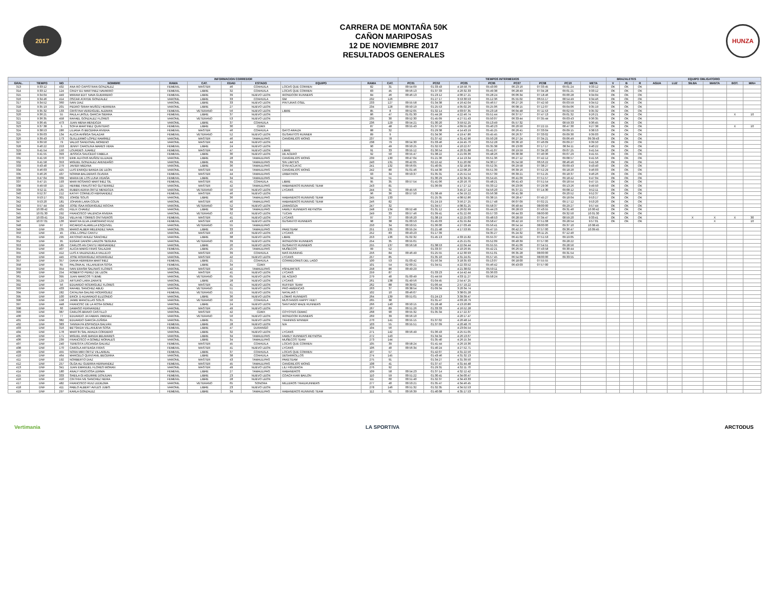2017
CARRERA DE MONTAÑA 50K
CAÑON MARIPOSAS
12 DE NOVIEMBRE 2017
RESULTADOS GENERALES
HUNZA
| | | | INFORMACION CORREDOR | | | | | | | | TIEMPOS INTERMEDIOS | | | | | | | | BRAZALETES | | | EQUIPO OBLIGATORIO | | | | | |
| --- | --- | --- | --- | --- | --- | --- | --- | --- | --- | --- | --- | --- | --- | --- | --- | --- | --- | --- | --- | --- | --- | --- | --- | --- | --- | --- | --- |
| GRAL. | TIEMPO | NO | NOMBRE | RAMA | CAT. | EDAD | ESTADO | EQUIPO | RAMA | CAT. | PC01 | PC02 | PC05 | PC06 | PC07 | PC08 | PC10 | META | V | B | R | AGUA | LUZ | SILBA | MANTA | BOT. | MIN+ |
| 313 | 9:33:12 | 432 | ANA RO CAPISTRAN GONZÁLEZ | FEMENIL | MASTER | 46 | COAHUILA | LOCAS QUE CORREN | 82 | 31 | 00:54:09 | 01:33:43 | 4:18:58.79 | 05:43:00 | 06:23:16 | 07:33:45 | 09:01:24 | 9:33:12 | OK | OK | OK | | | | | | |
| 314 | 9:33:12 | 124 | CINDY EU MARTINEZ NAVARRO | FEMENIL | LIBRE | 32 | COAHUILA | LOCAS QUE CORREN | 83 | 45 | 00:56:13 | 01:37:33 | 4:20:32.33 | 05:49:38 | 06:28:49 | 07:34:28 | 09:01:21 | 9:33:12 | OK | OK | OK | | | | | | |
| 315 | 9:34:04 | 449 | MIRIAM EDIT NAVA GUERRERO | FEMENIL | LIBRE | 39 | NUEVO LEON | IRONDOOR RUNNERS | 84 | 46 | 00:46:13 | 01:23:12 | 4:00:27.21 | 05:28:24 | 06:06:34 | 07:18:46 | 09:00:28 | 9:34:04 | OK | OK | OK | | | | | | |
| 316 | 9:34:46 | 414 | OSCAR ATAYDE GONZALEZ | VARONIL | LIBRE | 33 | COAHUILA | GM | 232 | 126 | | 01:27:17 | 3:53:30.53 | 05:12:36 | 05:55:02 | 06:55:17 | 08:54:49 | 9:34:46 | OK | OK | OK | | | | | | |
| 317 | 9:34:52 | 360 | IVAN DIAZ | VARONIL | LIBRE | 33 | NUEVO LEON | PINTURAS OSEL | 233 | 127 | 00:55:58 | 01:34:38 | 4:16:42.04 | 05:46:57 | 06:27:26 | 07:42:50 | 09:03:59 | 9:34:52 | OK | OK | OK | | | | | | |
| 318 | 9:35:19 | 201 | PEDRO SIRAH MUÑOZ HERRERA | VARONIL | LIBRE | 27 | NUEVO LEON | | 234 | 128 | 00:50:19 | 01:25:53 | 4:05:02.26 | 05:25:06 | 06:08:15 | 07:12:07 | 09:04:06 | 9:35:19 | OK | OK | OK | | | | | | |
| 319 | 9:35:32 | 133 | CRISTINA VERDIGUEL ALEMAN | FEMENIL | VETERANO | 56 | NUEVO LEON | LIBRE | 85 | 8 | 00:52:05 | 01:32:14 | 4:03:07.35 | 05:23:18 | 06:04:48 | 07:11:53 | 09:02:59 | 9:35:32 | OK | OK | OK | | | | | | |
| 320 | 9:36:21 | 55 | PAULA URSUL GARCIA SIERRA | FEMENIL | LIBRE | 37 | NUEVO LEON | | 86 | 47 | 01:01:30 | 01:44:28 | 4:22:46.74 | 05:51:44 | 06:37:57 | 07:47:13 | 09:01:32 | 9:26:21 | OK | OK | OK | | | | | X | 10 |
| 321 | 9:36:35 | 458 | RAFAEL GONZALEZ FLORES | VARONIL | VETERANO | 53 | NUEVO LEON | | 235 | 30 | 00:52:30 | 01:45:09 | 4:27:51.43 | 05:50:07 | 06:33:44 | 07:35:44 | 09:03:43 | 9:36:35 | OK | OK | OK | | | | | | |
| 322 | 9:36:45 | 473 | JUAN MENA MENDOZA | VARONIL | LIBRE | 37 | COAHUILA | | 236 | 129 | 00:54:21 | 01:30:20 | 3:59:52.25 | 05:13:49 | 05:57:32 | | 08:59:33 | 9:36:45 | OK | OK | OK | | | | | | |
| 323 | 9:37:38 | 5 | SOFIA MARTINEZ QUINTERO | FEMENIL | LIBRE | 30 | CDMX | | 87 | 48 | 00:55:43 | 01:37:56 | 4:09:55.28 | 05:40:23 | 06:20:50 | 07:22:15 | 08:47:30 | 9:27:38 | OK | OK | OK | | | | | X | 10 |
| 324 | 9:38:53 | 286 | LILIANA IS BECERRA RIVERA | FEMENIL | MASTER | 46 | COAHUILA | GATO ARAIZA | 88 | 32 | | 01:29:38 | 4:14:43.19 | 05:45:25 | 06:26:41 | 07:33:04 | 09:09:15 | 9:38:53 | OK | OK | OK | | | | | | |
| 325 | 9:39:03 | 134 | ALICIA AVIÑIGA SALAZAR | FEMENIL | VETERANO | 52 | NUEVO LEON | GUSANITOS RUNNER | 89 | 9 | | 01:34:36 | 4:19:47.86 | 05:45:45 | 06:26:37 | 07:33:02 | 09:09:30 | 9:39:03 | OK | OK | OK | | | | | | |
| 326 | 9:39:43 | 173 | GUILLERMO LÓPEZ RAMÍREZ | VARONIL | MASTER | 46 | TAMAULIPAS | CANGREJOS WONG | 237 | 78 | | 01:37:42 | 4:31:42.96 | 05:50:28 | 06:27:24 | 07:34:21 | 09:06:49 | 09:39:43 | OK | OK | OK | | | | | | |
| 327 | 9:39:50 | 79 | VALDO SANDOVAL MORENO | VARONIL | MASTER | 44 | NUEVO LEON | | 238 | 79 | 00:54:30 | 01:33:46 | 4:24:45.70 | 05:52:28 | 06:36:10 | 07:46:09 | 09:09:27 | 9:39:50 | OK | OK | OK | | | | | | |
| 328 | 9:40:22 | 253 | JENNY CAROLINA MARES VERA | FEMENIL | LIBRE | 24 | NUEVO LEON | | 90 | 49 | 00:50:25 | 01:32:53 | 4:10:22.67 | 05:35:38 | 06:13:00 | 07:17:17 | 08:34:11 | 9:40:22 | OK | OK | OK | | | | | | |
| 329 | 9:41:54 | 150 | LOURDES JUAREZ | FEMENIL | MASTER | 47 | NUEVO LEON | LIBRE | 91 | 33 | 00:55:12 | 01:36:54 | 4:20:31.88 | 05:41:07 | 06:19:59 | 07:34:20 | 09:07:25 | 9:41:54 | OK | OK | OK | | | | | | |
| 330 | 9:41:55 | 393 | JESSICA SAUCEDO FABELA | FEMENIL | LIBRE | 30 | NUEVO LEON | DE ACERO | 92 | 50 | 00:55:47 | 01:38:22 | 4:21:09.36 | 05:48:26 | 06:30:38 | 07:40:36 | 09:07:29 | 9:41:55 | OK | OK | OK | | | | | | |
| 331 | 9:41:56 | 370 | ERIK ALFONS MUÑOZ ELIZADE | VARONIL | LIBRE | 28 | TAMAULIPAS | CANGREJOS WONG | 239 | 130 | 00:47:04 | 01:21:36 | 4:14:13.34 | 05:51:36 | 06:27:12 | 07:42:12 | 09:08:57 | 9:41:56 | OK | OK | OK | | | | | | |
| 332 | 9:41:58 | 353 | MIGUEL GONZALEZ AVENDAÑO | VARONIL | LIBRE | 39 | TAMAULIPAS | SIN LIMITES | 240 | 131 | 00:42:05 | 02:22:42 | 3:11:20.68 | 04:30:17 | 05:54:58 | 06:56:22 | 08:46:46 | 9:41:58 | OK | OK | OK | | | | | | |
| 333 | 9:43:40 | 279 | JAVIER MEDINA | VARONIL | LIBRE | 36 | TAMAULIPAS | GYM ACUATIC | 241 | 132 | 00:56:05 | 01:40:05 | 4:32:18.95 | 05:52:35 | 06:29:58 | 07:38:27 | 09:09:43 | 9:43:40 | OK | OK | OK | | | | | | |
| 334 | 9:46:03 | 425 | LUIS ENRIQU BANDA DE LEON | VARONIL | MASTER | 44 | TAMAULIPAS | CANGREJOS WONG | 242 | 80 | 01:01:46 | 01:44:30 | 4:22:08.20 | 05:51:39 | 06:39:16 | 07:52:29 | 09:18:20 | 9:46:03 | OK | OK | OK | | | | | | |
| 335 | 9:46:26 | 437 | NORMA BALDERAS OLVERA | FEMENIL | MASTER | 44 | TAMAULIPAS | URBATHON | 93 | 34 | 00:53:37 | 01:35:31 | 4:25:51.54 | 05:57:39 | 06:39:21 | 07:51:25 | 09:18:37 | 9:46:26 | OK | OK | OK | | | | | | |
| 336 | 9:47:04 | 339 | MARIA DE LOS LUNA VIDAÑA | FEMENIL | LIBRE | 34 | TAMAULIPAS | | 94 | 51 | | 01:30:29 | 4:32:34.91 | 05:54:45 | 06:41:09 | 07:51:57 | 09:18:42 | 9:47:04 | OK | OK | OK | | | | | | |
| 337 | 9:47:15 | 193 | MARI ROSARIO MARTINEZ SIL | FEMENIL | MASTER | 41 | COAHUILA | LIBRE | 95 | 35 | 00:57:54 | 01:41:06 | 4:20:16.70 | 05:48:21 | 06:41:43 | 07:51:54 | 09:18:54 | 9:47:15 | OK | OK | OK | | | | | | |
| 338 | 9:49:50 | 115 | HERIBE FRAUSTRO GUTIERREZ | VARONIL | MASTER | 42 | TAMAULIPAS | HABANEROS RUNNING TEAM | 243 | 81 | | 01:36:09 | 4:17:27.12 | 05:33:12 | 06:23:06 | 07:29:36 | 09:13:26 | 9:49:50 | OK | OK | OK | | | | | | |
| 339 | 9:52:11 | 165 | RUBEN ADRIA ORTIZ MENDOZA | VARONIL | VETERANO | 50 | NUEVO LEON | LYCANS | 244 | 31 | 00:45:56 | | 3:45:27.14 | 04:56:20 | 05:37:21 | 07:14:30 | 09:08:12 | 9:52:11 | OK | OK | OK | | | | | | |
| 340 | 9:52:37 | 212 | KATHY CORNEJO HERNANDEZ | FEMENIL | MASTER | 46 | NUEVO LEON | | 96 | 36 | 00:57:50 | 01:38:49 | 4:34:19.22 | 05:56:38 | 06:41:38 | | 09:20:52 | 9:52:37 | OK | OK | OK | | | | | | |
| 341 | 9:53:17 | 301 | JORGE SOLIS | VARONIL | LIBRE | 36 | TAMAULIPAS | HABANEROS RUNNING TEAM | 245 | 133 | | 01:25:35 | 4:08:52.86 | 05:38:15 | 06:28:47 | 07:45:27 | 09:18:04 | 9:53:17 | OK | OK | OK | | | | | | |
| 342 | 9:53:20 | 181 | JOHANN LARA COLIN | VARONIL | MASTER | 40 | TAMAULIPAS | HABANEROS RUNNING TEAM | 246 | 82 | | 01:24:19 | 3:56:27.25 | 05:17:48 | 06:07:09 | 07:02:21 | 09:17:12 | 9:53:20 | OK | OK | OK | | | | | | |
| 343 | 9:57:44 | 434 | JOSE ISAA RODRIGUEZ ROCHA | VARONIL | VETERANO | 52 | NUEVO LEON | ZARAGOZA | 247 | 32 | | 01:34:57 | 4:08:31.25 | 05:58:37 | 06:40:44 | 08:00:00 | 09:29:27 | 9:57:44 | OK | OK | OK | | | | | | |
| 344 | 10:00:42 | 431 | FELIX CHAVEZ | VARONIL | LIBRE | 38 | TAMAULIPAS | FAMILY RUNNERS REYNOSA | 248 | 134 | 00:52:48 | 01:31:12 | 4:26:02.99 | 05:44:23 | 06:28:53 | 07:43:55 | 09:31:40 | 10:00:42 | OK | OK | OK | | | | | | |
| 345 | 10:01:30 | 292 | FRANCISCO VALENCIA RIVERA | VARONIL | VETERANO | 62 | NUEVO LEON | TUCAN | 249 | 33 | 00:57:46 | 01:39:41 | 4:31:22.66 | 05:57:33 | 06:44:33 | 08:00:00 | 09:32:50 | 10:01:30 | OK | OK | OK | | | | | | |
| 346 | 10:03:41 | 324 | VELIA NE TORRES ONTIVEROS | FEMENIL | MASTER | 41 | NUEVO LEON | LYCANS | 97 | 37 | 00:56:20 | 01:38:19 | 4:22:25.03 | 05:48:53 | 06:28:59 | 07:34:47 | 08:59:20 | 9:33:41 | OK | OK | OK | | | X | X | X | 30 |
| 347 | 10:07:01 | 136 | MARTHA ELVA ZAMORANO RUIZ | FEMENIL | MASTER | 43 | NUEVO LEON | GUSANITO RUNNERS | 98 | 38 | 01:00:53 | 01:45:03 | 4:31:55.84 | 05:58:47 | 06:42:19 | 07:51:08 | 09:28:54 | 9:57:01 | OK | OK | OK | | | | X | | 10 |
| 348 | DNF | 97 | RICARDO ALAMILLA ESQUIVEL | VARONIL | VETERANO | 55 | TAMAULIPAS | | 250 | 34 | 00:53:55 | 01:36:00 | 4:27:03.49 | 05:56:41 | 06:54:14 | 08:00:00 | 09:37:10 | 10:08:45 | | | | | | | | | |
| 349 | DNF | 235 | MARIO ALBER MELENDEZ NAVA | VARONIL | LIBRE | 33 | TAMAULIPAS | PAKETEAM | 251 | 135 | 00:55:24 | 01:21:48 | 4:17:53.95 | 05:47:15 | 06:42:27 | 07:57:00 | 09:36:47 | 10:09:45 | | | | | | | | | |
| 350 | DNF | 45 | JOEL LOPEZ CANTU | VARONIL | MASTER | 43 | NUEVO LEON | LYCANS | 252 | 83 | 00:43:23 | 01:17:39 | | 04:35:27 | 05:24:32 | 06:11:25 | 07:12:40 | | | | | | | | | | |
| 351 | DNF | 295 | ANTONIO AVILÉZ SÁNCHEZ | VARONIL | LIBRE | 38 | NUEVO LEON | LIBRE | 253 | 136 | 01:02:32 | 01:45:13 | 4:33:15.82 | 05:55:37 | 06:41:02 | 07:51:53 | 09:19:05 | | | | | | | | | | |
| 352 | DNF | 95 | EDGAR DANOR LARZON SEGURA | VARONIL | VETERANO | 39 | NUEVO LEON | IRONDOOR RUNNERS | 254 | 35 | 00:55:01 | | 4:25:21.01 | 05:52:09 | 06:40:39 | 07:57:00 | 09:28:22 | | | | | | | | | | |
| 353 | DNF | 185 | CARLOS AN CANTU HERNANDEZ | VARONIL | LIBRE | 20 | NUEVO LEON | GUSANITO RUNNERS | 255 | 137 | 00:56:58 | 01:38:53 | 4:22:04.44 | 05:55:55 | 06:41:06 | 07:54:51 | 09:28:56 | | | | | | | | | | |
| 354 | DNF | 407 | ALICIA MARG FRIAS SALAZAR | FEMENIL | LIBRE | 25 | TAMAULIPAS | MUÑECOS | 99 | 52 | | 01:33:37 | 4:10:26.95 | 05:42:21 | 06:26:52 | 07:43:58 | 09:30:44 | | | | | | | | | | |
| 355 | DNF | 412 | LUIS A VALENZUELA VALLEJO | VARONIL | MASTER | 39 | COAHUILA | MAS RUNNING | 256 | 84 | 00:46:49 | 01:25:55 | 4:12:30.93 | 05:51:01 | 06:35:28 | 08:00:00 | 09:31:54 | | | | | | | | | | |
| 356 | DNF | 445 | JOSE RODRIGUEZ RODRIGUEZ | VARONIL | MASTER | 42 | NUEVO LEON | LYCANS | 257 | 85 | | 01:35:10 | 4:31:24.61 | 05:57:45 | 06:54:09 | 08:00:00 | 09:33:55 | | | | | | | | | | |
| 357 | DNF | 357 | DIANA HERRERA MARTINEZ | FEMENIL | LIBRE | 21 | COAHUILA | CORREDORES DEL LAGO | 100 | 53 | 01:03:42 | 01:56:34 | 3:18:35.93 | 05:13:07 | 06:18:00 | 07:55:55 | | | | | | | | | | | |
| 358 | DNF | 65 | PALOMA AL VILLANUEVA SOSA | FEMENIL | LIBRE | 34 | CDMX | | 101 | 54 | 02:00:21 | 01:34:51 | 4:22:33.52 | 05:46:42 | 06:43:03 | 07:57:00 | | | | | | | | | | | |
| 359 | DNF | 354 | IVAN ERASM SALINAS FLORES | VARONIL | MASTER | 42 | TAMAULIPAS | #SINLIMITES | 258 | 86 | 00:49:29 | | 4:21:38.02 | 05:59:11 | | | | | | | | | | | | | |
| 360 | DNF | 254 | ROBERTO PEREZ DE LEON | VARONIL | MASTER | 41 | NUEVO LEON | LYCANS | 259 | 87 | | 01:33:23 | 4:14:42.44 | 05:36:03 | | | | | | | | | | | | | |
| 361 | DNF | 395 | JUAN MARCOS TIJEME | VARONIL | VETERANO | 65 | NUEVO LEON | DE ACERO | 279 | 40 | 01:00:49 | 01:44:59 | 4:33:11.27 | 05:58:24 | | | | | | | | | | | | | |
| 391 | DNF | 125 | ARTURO LARA ZARATE | VARONIL | LIBRE | 28 | NUEVO LEON | LYCANS | 261 | 138 | 01:49:56 | 01:04:45 | 2:54:47.25 | | | | | | | | | | | | | | |
| 392 | DNF | 56 | EDUARDO RODRIGUEZ FLORES | VARONIL | MASTER | 41 | NUEVO LEON | RUFFER TEAM | 262 | 88 | 00:39:02 | 01:06:44 | 2:57:19.22 | | | | | | | | | | | | | | |
| 393 | DNF | 433 | RAFAEL SANCHEZ ABUD | VARONIL | VETERANO | 51 | NUEVO LEON | PRO-AMERICAS | 263 | 37 | 00:38:54 | 01:09:34 | 3:20:34.74 | | | | | | | | | | | | | | |
| 394 | DNF | 282 | CATALINA GALIND RODRÍGUEZ | FEMENIL | VETERANO | 51 | NUEVO LEON | NATALIAS T. | 102 | 10 | 00:46:07 | | 3:38:01.28 | | | | | | | | | | | | | | |
| 395 | DNF | 100 | ERICK D ALVARADO ELIZONDO | VARONIL | LIBRE | 36 | NUEVO LEON | LOMAS RUNNERS | 264 | 139 | 00:51:01 | 01:24:13 | 3:39:39.47 | | | | | | | | | | | | | | |
| 396 | DNF | 158 | JAIME MANCILLAS SOLIS | VARONIL | VETERANO | 50 | COAHUILA | MUSTANGS HAPPY FEET | 265 | 38 | | 01:31:47 | 4:03:28.79 | | | | | | | | | | | | | | |
| 397 | DNF | 448 | FRANCISC DE LA ROSA GOMEZ | VARONIL | LIBRE | 24 | NUEVO LEON | SANTIAGO MAZE RUNNERS | 266 | 140 | 00:50:15 | 01:28:48 | 4:13:20.86 | | | | | | | | | | | | | | |
| 398 | DNF | 60 | DAMASO FERNANDEZ | VARONIL | MASTER | 49 | NUEVO LEON | | 267 | 89 | 00:51:26 | 01:33:33 | 4:16:52.28 | | | | | | | | | | | | | | |
| 399 | DNF | 387 | CARLOS BRAVO CASTILLO | VARONIL | MASTER | 42 | CDMX | COYOTES CEMAC | 268 | 90 | 00:55:32 | 01:35:34 | 4:17:22.37 | | | | | | | | | | | | | | |
| 400 | DNF | 77 | EDUARDO JA FABIAN JIMENEZ | VARONIL | VETERANO | 56 | NUEVO LEON | IRONDOOR RUNNERS | 269 | 39 | 00:56:10 | | 4:20:17.47 | | | | | | | | | | | | | | |
| 401 | DNF | 382 | EDUARDO GARCÍA ZÚÑIGA | VARONIL | LIBRE | 31 | NUEVO LEON | TRAINING WINNER | 270 | 141 | 00:55:15 | 01:37:02 | 4:20:48.14 | | | | | | | | | | | | | | |
| 402 | DNF | 383 | TANNIA PA ESPINOZA GALVÁN | FEMENIL | LIBRE | 28 | NUEVO LEON | N/A | 103 | 55 | 00:55:51 | 01:37:09 | 4:20:48.76 | | | | | | | | | | | | | | |
| 403 | DNF | 316 | BETSAIDA VILLANUEVA SOSA | FEMENIL | LIBRE | 47 | DURANGO | | 104 | 56 | | | 4:23:04.54 | | | | | | | | | | | | | | |
| 404 | DNF | 178 | MARTÍN SAL ARAIZA CORDERO | VARONIL | LIBRE | 32 | NUEVO LEON | LYCANS | 271 | 142 | 00:56:49 | 01:36:43 | 4:25:51.05 | | | | | | | | | | | | | | |
| 405 | DNF | 171 | MIGUEL ANG BANDA BELMARES | VARONIL | LIBRE | 34 | TAMAULIPAS | FAMILY RUNNERS REYNOSA | 272 | 143 | | 01:34:34 | 4:26:13.67 | | | | | | | | | | | | | | |
| 406 | DNF | 239 | FRANCISCO A GOMEZ MORALES | VARONIL | LIBRE | 34 | TAMAULIPAS | MUÑECOS TEAM | 273 | 144 | | 01:35:40 | 4:26:15.34 | | | | | | | | | | | | | | |
| 407 | DNF | 240 | TERESITA USCANGA GALVEZ | FEMENIL | MASTER | 45 | COAHUILA | LOCAS QUE CORREN | 105 | 39 | 00:58:24 | 01:41:44 | 4:26:19.36 | | | | | | | | | | | | | | |
| 408 | DNF | 170 | CAROLA ARTEAGA FRÍAS | FEMENIL | MASTER | 41 | NUEVO LEON | LYCANS | 106 | 40 | 00:56:34 | 01:40:24 | 4:27:52.71 | | | | | | | | | | | | | | |
| 409 | DNF | 455 | NORA MIRI ORTIZ VILLAREAL | FEMENIL | LIBRE | 37 | COAHUILA | LOCAS QUE CORREN | 107 | 57 | | 01:42:07 | 4:31:22.56 | | | | | | | | | | | | | | |
| 410 | DNF | 464 | MARCELO QUINTANIL BECERRA | VARONIL | LIBRE | 38 | COAHUILA | DESARROLLOS | 274 | 145 | | 01:43:46 | 4:31:32.13 | | | | | | | | | | | | | | |
| 411 | DNF | 192 | NORBERTO DIAZ | VARONIL | MASTER | 43 | TAMAULIPAS | PAKETEAM | 275 | 91 | | 01:34:27 | 4:31:39.50 | | | | | | | | | | | | | | |
| 412 | DNF | 257 | OLGA ALI GUERRA HERNANDEZ | FEMENIL | MASTER | 45 | TAMAULIPAS | CANGREJOS WONG | 108 | 41 | | 01:37:47 | 4:31:44.48 | | | | | | | | | | | | | | |
| 413 | DNF | 341 | JUAN EMANUEL FLORES MORAN | VARONIL | MASTER | 49 | NUEVO LEON | LILI FIGUEROA | 276 | 92 | | 01:29:31 | 4:32:11.70 | | | | | | | | | | | | | | |
| 414 | DNF | 180 | ANALY HINOJOSA LERMA | FEMENIL | LIBRE | 27 | TAMAULIPAS | HABANEROS | 109 | 58 | 00:54:23 | 01:37:14 | 4:32:12.42 | | | | | | | | | | | | | | |
| 415 | DNF | 333 | SHEILA GI AGUIRRE DONJUAN | FEMENIL | LIBRE | 23 | NUEVO LEON | COACH KARI BAILON | 110 | 59 | 00:51:22 | 01:30:41 | 4:34:00.47 | | | | | | | | | | | | | | |
| 416 | DNF | 410 | CINTHIA IVE SANCHEZ NEIRA | FEMENIL | LIBRE | 28 | NUEVO LEON | | 111 | 60 | 00:51:40 | 01:32:37 | 4:34:43.33 | | | | | | | | | | | | | | |
| 417 | DNF | 482 | FRANCISCO RUIZ LEDEZMA | VARONIL | VETERANO | 65 | SONORA | MILLEROS TRAILRUNNERS | 277 | 40 | 00:53:21 | 01:35:47 | 4:34:46.45 | | | | | | | | | | | | | | |
| 418 | DNF | 411 | PABLO ALBERT AVILES JUBIS | VARONIL | LIBRE | 23 | NUEVO LEON | | 278 | 146 | 00:51:32 | 01:32:35 | 4:34:52.53 | | | | | | | | | | | | | | |
| 419 | DNF | 297 | KARLA GONZALEZ | FEMENIL | LIBRE | 34 | TAMAULIPAS | HABANEROS RUNNING TEAM | 112 | 61 | 00:56:39 | 01:40:08 | 4:35:17.53 | | | | | | | | | | | | | | |
Vertimania LA SPORTIVA ARCTODUS